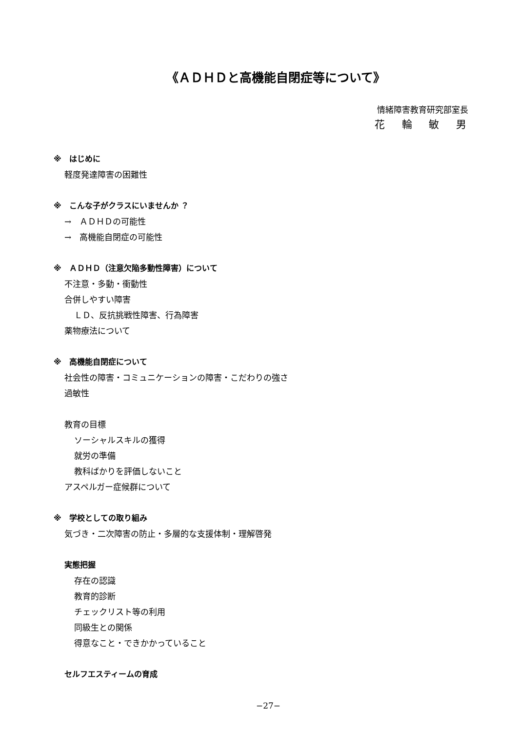《ＡＤＨＤと高機能自閉症等について》
情緒障害教育研究部室長
花 輪 敏 男
※　はじめに
軽度発達障害の困難性
※　こんな子がクラスにいませんか ？
→　ＡＤＨＤの可能性
→　高機能自閉症の可能性
※　ＡＤＨＤ（注意欠陥多動性障害）について
不注意・多動・衝動性
合併しやすい障害
ＬＤ、反抗挑戦性障害、行為障害
薬物療法について
※　高機能自閉症について
社会性の障害・コミュニケーションの障害・こだわりの強さ
過敏性
教育の目標
ソーシャルスキルの獲得
就労の準備
教科ばかりを評価しないこと
アスペルガー症候群について
※　学校としての取り組み
気づき・二次障害の防止・多層的な支援体制・理解啓発
実態把握
存在の認識
教育的診断
チェックリスト等の利用
同級生との関係
得意なこと・できかかっていること
セルフエスティームの育成
−27−